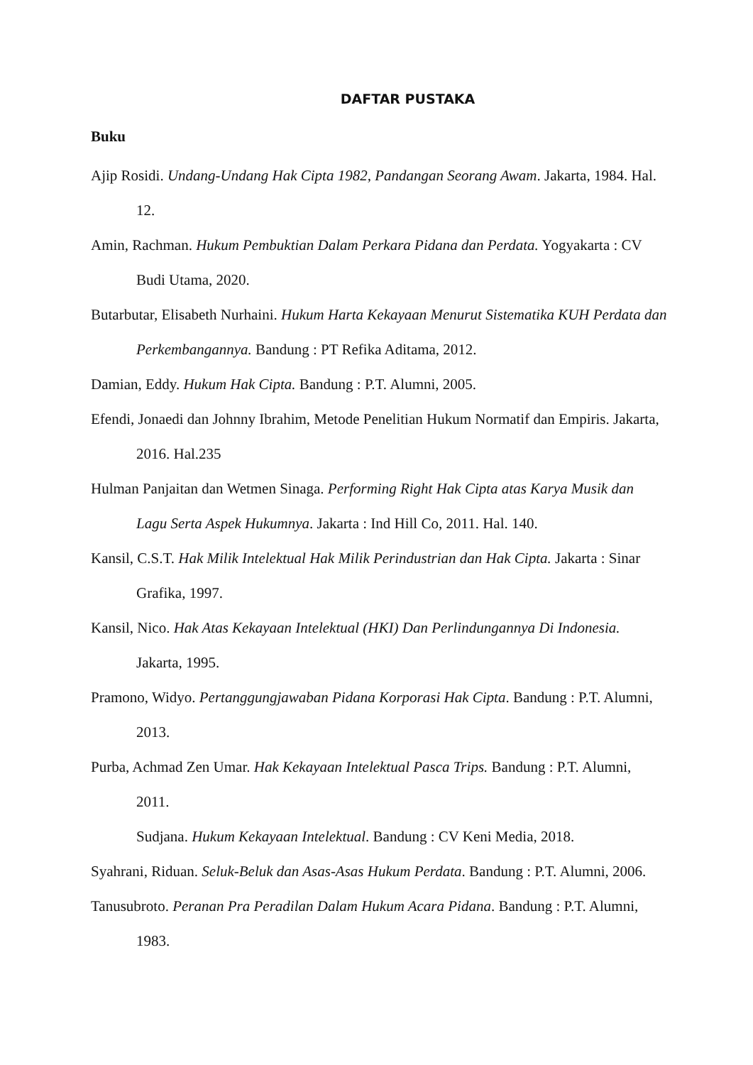DAFTAR PUSTAKA
Buku
Ajip Rosidi. Undang-Undang Hak Cipta 1982, Pandangan Seorang Awam. Jakarta, 1984. Hal. 12.
Amin, Rachman. Hukum Pembuktian Dalam Perkara Pidana dan Perdata. Yogyakarta : CV Budi Utama, 2020.
Butarbutar, Elisabeth Nurhaini. Hukum Harta Kekayaan Menurut Sistematika KUH Perdata dan Perkembangannya. Bandung : PT Refika Aditama, 2012.
Damian, Eddy. Hukum Hak Cipta. Bandung : P.T. Alumni, 2005.
Efendi, Jonaedi dan Johnny Ibrahim, Metode Penelitian Hukum Normatif dan Empiris. Jakarta, 2016. Hal.235
Hulman Panjaitan dan Wetmen Sinaga. Performing Right Hak Cipta atas Karya Musik dan Lagu Serta Aspek Hukumnya. Jakarta : Ind Hill Co, 2011. Hal. 140.
Kansil, C.S.T. Hak Milik Intelektual Hak Milik Perindustrian dan Hak Cipta. Jakarta : Sinar Grafika, 1997.
Kansil, Nico. Hak Atas Kekayaan Intelektual (HKI) Dan Perlindungannya Di Indonesia. Jakarta, 1995.
Pramono, Widyo. Pertanggungjawaban Pidana Korporasi Hak Cipta. Bandung : P.T. Alumni, 2013.
Purba, Achmad Zen Umar. Hak Kekayaan Intelektual Pasca Trips. Bandung : P.T. Alumni, 2011.
Sudjana. Hukum Kekayaan Intelektual. Bandung : CV Keni Media, 2018.
Syahrani, Riduan. Seluk-Beluk dan Asas-Asas Hukum Perdata. Bandung : P.T. Alumni, 2006.
Tanusubroto. Peranan Pra Peradilan Dalam Hukum Acara Pidana. Bandung : P.T. Alumni, 1983.